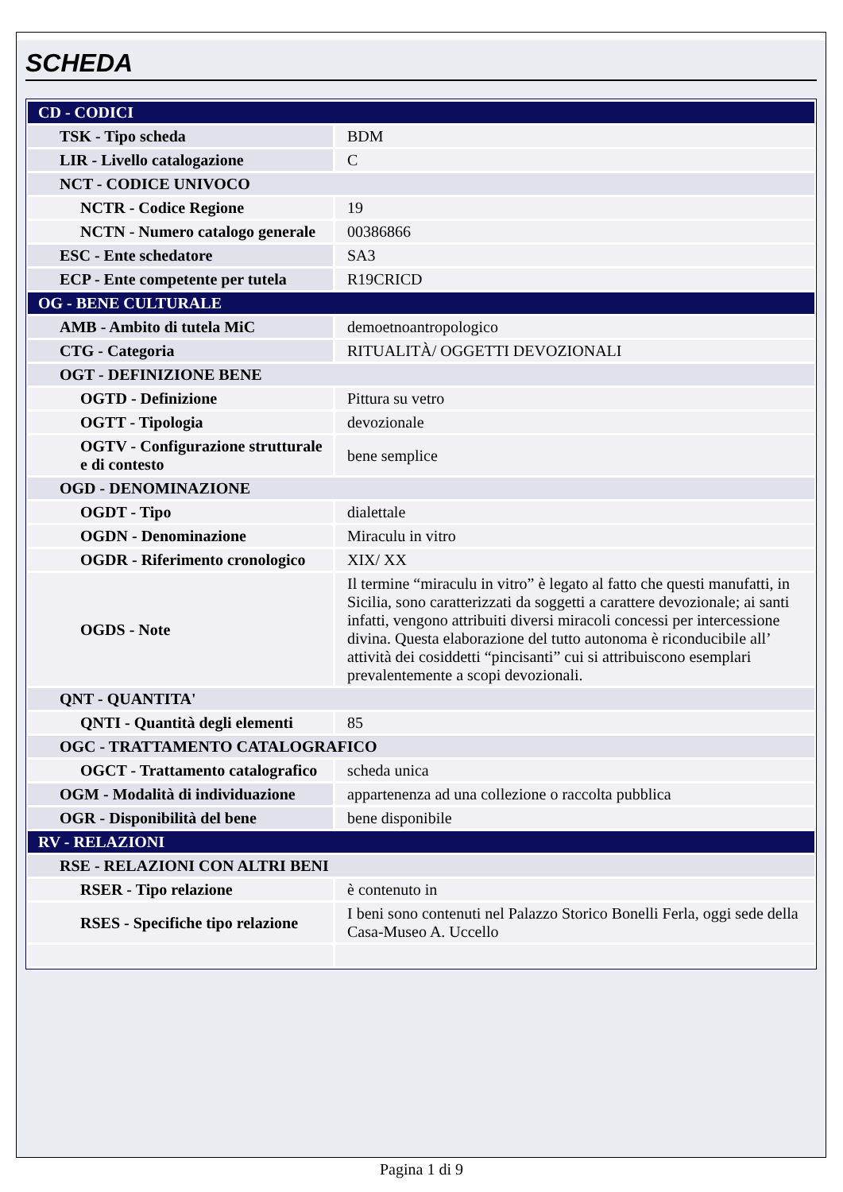SCHEDA
| CD - CODICI | |
| TSK - Tipo scheda | BDM |
| LIR - Livello catalogazione | C |
| NCT - CODICE UNIVOCO | |
| NCTR - Codice Regione | 19 |
| NCTN - Numero catalogo generale | 00386866 |
| ESC - Ente schedatore | SA3 |
| ECP - Ente competente per tutela | R19CRICD |
| OG - BENE CULTURALE | |
| AMB - Ambito di tutela MiC | demoetnoantropologico |
| CTG - Categoria | RITUALITÀ/ OGGETTI DEVOZIONALI |
| OGT - DEFINIZIONE BENE | |
| OGTD - Definizione | Pittura su vetro |
| OGTT - Tipologia | devozionale |
| OGTV - Configurazione strutturale e di contesto | bene semplice |
| OGD - DENOMINAZIONE | |
| OGDT - Tipo | dialettale |
| OGDN - Denominazione | Miraculu in vitro |
| OGDR - Riferimento cronologico | XIX/ XX |
| OGDS - Note | Il termine “miraculu in vitro” è legato al fatto che questi manufatti, in Sicilia, sono caratterizzati da soggetti a carattere devozionale; ai santi infatti, vengono attribuiti diversi miracoli concessi per intercessione divina. Questa elaborazione del tutto autonoma è riconducibile all’ attività dei cosiddetti “pincisanti” cui si attribuiscono esemplari prevalentemente a scopi devozionali. |
| QNT - QUANTITA' | |
| QNTI - Quantità degli elementi | 85 |
| OGC - TRATTAMENTO CATALOGRAFICO | |
| OGCT - Trattamento catalografico | scheda unica |
| OGM - Modalità di individuazione | appartenenza ad una collezione o raccolta pubblica |
| OGR - Disponibilità del bene | bene disponibile |
| RV - RELAZIONI | |
| RSE - RELAZIONI CON ALTRI BENI | |
| RSER - Tipo relazione | è contenuto in |
| RSES - Specifiche tipo relazione | I beni sono contenuti nel Palazzo Storico Bonelli Ferla, oggi sede della Casa-Museo A. Uccello |
Pagina 1 di 9